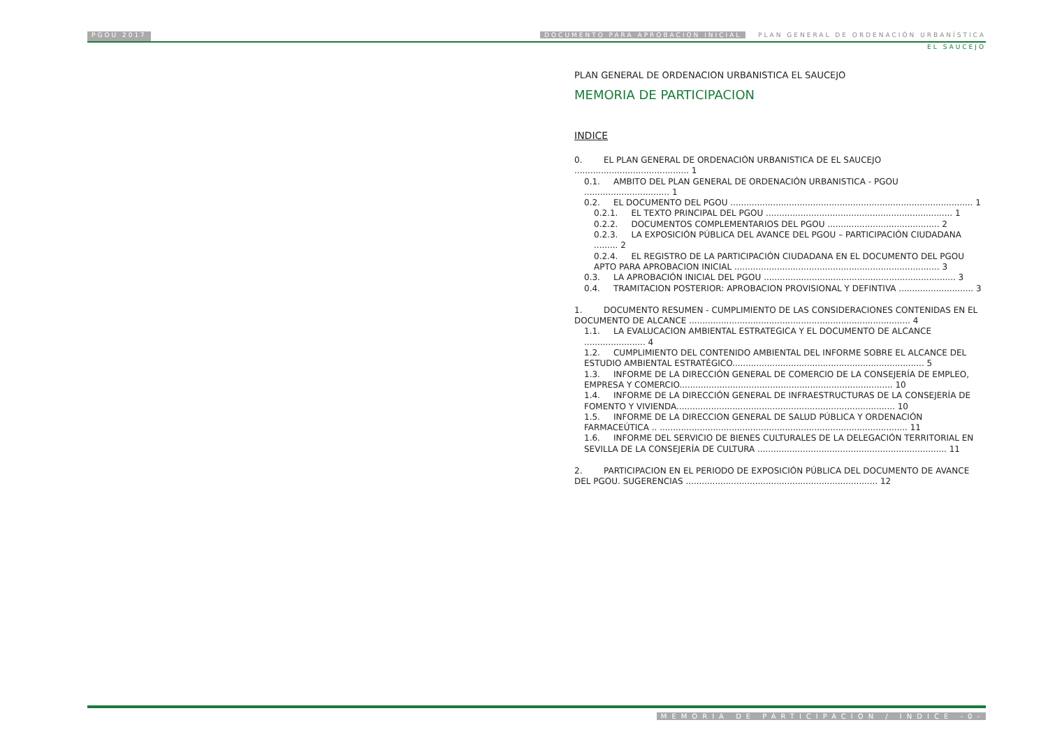PGOU 2017 DOCUMENTO PARA APROBACION INICIAL PLAN GENERAL DE ORDENACIÓN URBANÍSTICA
EL SAUCEJO
PLAN GENERAL DE ORDENACION URBANISTICA EL SAUCEJO
MEMORIA DE PARTICIPACION
INDICE
0. EL PLAN GENERAL DE ORDENACIÓN URBANISTICA DE EL SAUCEJO ........................................... 1
0.1. AMBITO DEL PLAN GENERAL DE ORDENACIÓN URBANISTICA - PGOU ................................ 1
0.2. EL DOCUMENTO DEL PGOU ........................................................................................... 1
0.2.1. EL TEXTO PRINCIPAL DEL PGOU ...................................................................... 1
0.2.2. DOCUMENTOS COMPLEMENTARIOS DEL PGOU .......................................... 2
0.2.3. LA EXPOSICIÓN PÚBLICA DEL AVANCE DEL PGOU – PARTICIPACIÓN CIUDADANA ......... 2
0.2.4. EL REGISTRO DE LA PARTICIPACIÓN CIUDADANA EN EL DOCUMENTO DEL PGOU APTO PARA APROBACION INICIAL ............................................................................. 3
0.3. LA APROBACIÓN INICIAL DEL PGOU ........................................................................ 3
0.4. TRAMITACION POSTERIOR: APROBACION PROVISIONAL Y DEFINTIVA ............................ 3
1. DOCUMENTO RESUMEN - CUMPLIMIENTO DE LAS CONSIDERACIONES CONTENIDAS EN EL DOCUMENTO DE ALCANCE ................................................................................... 4
1.1. LA EVALUCACION AMBIENTAL ESTRATEGICA Y EL DOCUMENTO DE ALCANCE ....................... 4
1.2. CUMPLIMIENTO DEL CONTENIDO AMBIENTAL DEL INFORME SOBRE EL ALCANCE DEL ESTUDIO AMBIENTAL ESTRATÉGICO........................................................................ 5
1.3. INFORME DE LA DIRECCIÓN GENERAL DE COMERCIO DE LA CONSEJERÍA DE EMPLEO, EMPRESA Y COMERCIO................................................................................ 10
1.4. INFORME DE LA DIRECCIÓN GENERAL DE INFRAESTRUCTURAS DE LA CONSEJERÍA DE FOMENTO Y VIVIENDA.................................................................................. 10
1.5. INFORME DE LA DIRECCION GENERAL DE SALUD PÚBLICA Y ORDENACIÓN FARMACEÚTICA .. ............................................................................................. 11
1.6. INFORME DEL SERVICIO DE BIENES CULTURALES DE LA DELEGACIÓN TERRITORIAL EN SEVILLA DE LA CONSEJERÍA DE CULTURA ....................................................................... 11
2. PARTICIPACION EN EL PERIODO DE EXPOSICIÓN PÚBLICA DEL DOCUMENTO DE AVANCE DEL PGOU. SUGERENCIAS ........................................................................ 12
MEMORIA DE PARTICIPACION / INDICE -0-